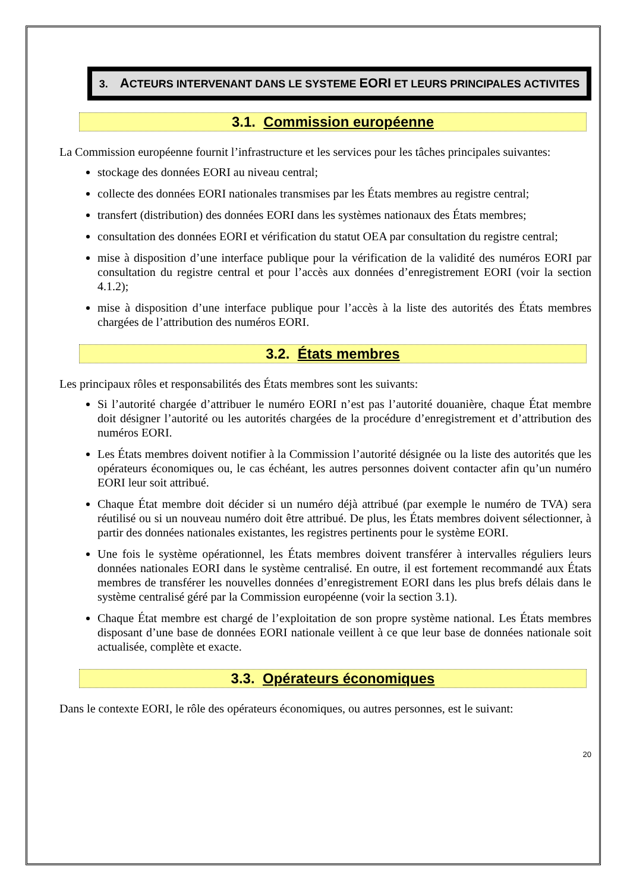3. ACTEURS INTERVENANT DANS LE SYSTEME EORI ET LEURS PRINCIPALES ACTIVITES
3.1. Commission européenne
La Commission européenne fournit l’infrastructure et les services pour les tâches principales suivantes:
stockage des données EORI au niveau central;
collecte des données EORI nationales transmises par les États membres au registre central;
transfert (distribution) des données EORI dans les systèmes nationaux des États membres;
consultation des données EORI et vérification du statut OEA par consultation du registre central;
mise à disposition d’une interface publique pour la vérification de la validité des numéros EORI par consultation du registre central et pour l’accès aux données d’enregistrement EORI (voir la section 4.1.2);
mise à disposition d’une interface publique pour l’accès à la liste des autorités des États membres chargées de l’attribution des numéros EORI.
3.2. États membres
Les principaux rôles et responsabilités des États membres sont les suivants:
Si l’autorité chargée d’attribuer le numéro EORI n’est pas l’autorité douanière, chaque État membre doit désigner l’autorité ou les autorités chargées de la procédure d’enregistrement et d’attribution des numéros EORI.
Les États membres doivent notifier à la Commission l’autorité désignée ou la liste des autorités que les opérateurs économiques ou, le cas échéant, les autres personnes doivent contacter afin qu’un numéro EORI leur soit attribué.
Chaque État membre doit décider si un numéro déjà attribué (par exemple le numéro de TVA) sera réutilisé ou si un nouveau numéro doit être attribué. De plus, les États membres doivent sélectionner, à partir des données nationales existantes, les registres pertinents pour le système EORI.
Une fois le système opérationnel, les États membres doivent transférer à intervalles réguliers leurs données nationales EORI dans le système centralisé. En outre, il est fortement recommandé aux États membres de transférer les nouvelles données d’enregistrement EORI dans les plus brefs délais dans le système centralisé géré par la Commission européenne (voir la section 3.1).
Chaque État membre est chargé de l’exploitation de son propre système national. Les États membres disposant d’une base de données EORI nationale veillent à ce que leur base de données nationale soit actualisée, complète et exacte.
3.3. Opérateurs économiques
Dans le contexte EORI, le rôle des opérateurs économiques, ou autres personnes, est le suivant:
20